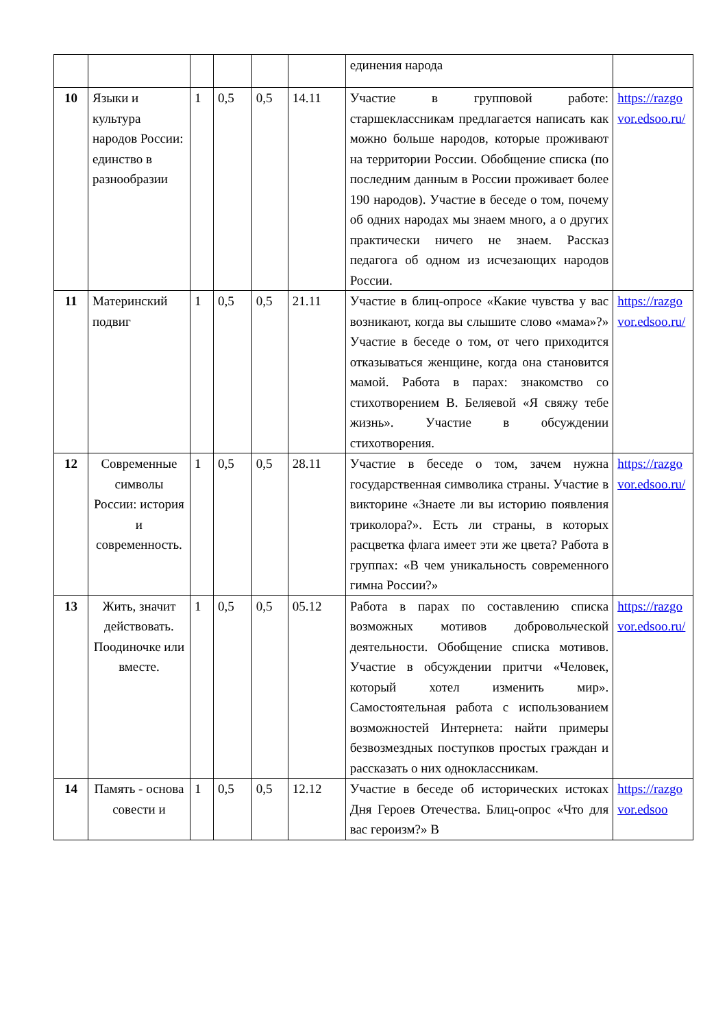| | | | | | | единения народа | |
| 10 | Языки и культура народов России: единство в разнообразии | 1 | 0,5 | 0,5 | 14.11 | Участие в групповой работе: старшеклассникам предлагается написать как можно больше народов, которые проживают на территории России. Обобщение списка (по последним данным в России проживает более 190 народов). Участие в беседе о том, почему об одних народах мы знаем много, а о других практически ничего не знаем. Рассказ педагога об одном из исчезающих народов России. | https://razgovor.edsoo.ru/ |
| 11 | Материнский подвиг | 1 | 0,5 | 0,5 | 21.11 | Участие в блиц-опросе «Какие чувства у вас возникают, когда вы слышите слово «мама»?» Участие в беседе о том, от чего приходится отказываться женщине, когда она становится мамой. Работа в парах: знакомство со стихотворением В. Беляевой «Я свяжу тебе жизнь». Участие в обсуждении стихотворения. | https://razgovor.edsoo.ru/ |
| 12 | Современные символы России: история и современность. | 1 | 0,5 | 0,5 | 28.11 | Участие в беседе о том, зачем нужна государственная символика страны. Участие в викторине «Знаете ли вы историю появления триколора?». Есть ли страны, в которых расцветка флага имеет эти же цвета? Работа в группах: «В чем уникальность современного гимна России?» | https://razgovor.edsoo.ru/ |
| 13 | Жить, значит действовать. Поодиночке или вместе. | 1 | 0,5 | 0,5 | 05.12 | Работа в парах по составлению списка возможных мотивов добровольческой деятельности. Обобщение списка мотивов. Участие в обсуждении притчи «Человек, который хотел изменить мир». Самостоятельная работа с использованием возможностей Интернета: найти примеры безвозмездных поступков простых граждан и рассказать о них одноклассникам. | https://razgovor.edsoo.ru/ |
| 14 | Память - основа совести и | 1 | 0,5 | 0,5 | 12.12 | Участие в беседе об исторических истоках Дня Героев Отечества. Блиц-опрос «Что для вас героизм?» В | https://razgovor.edsoo |